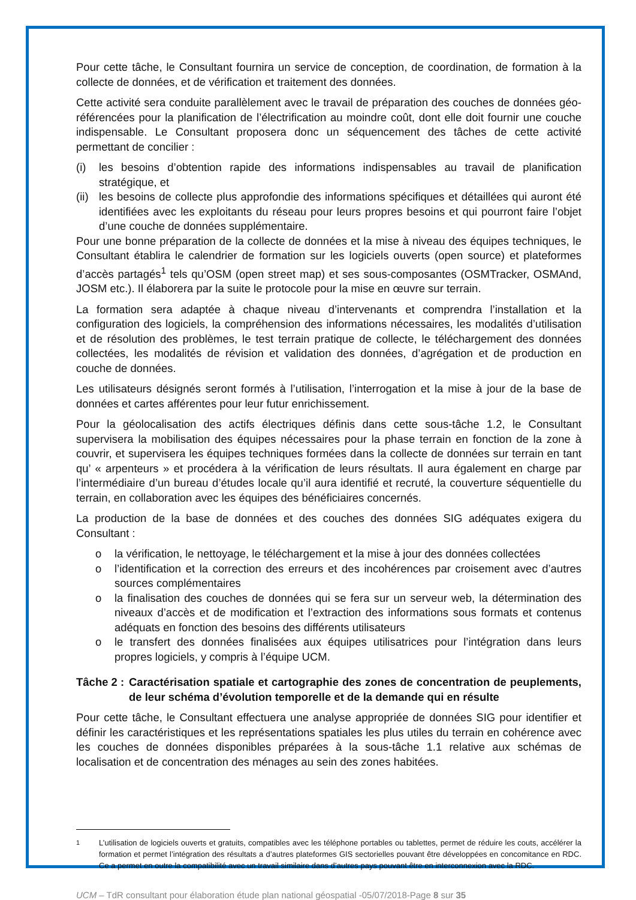Pour cette tâche, le Consultant fournira un service de conception, de coordination, de formation à la collecte de données, et de vérification et traitement des données.
Cette activité sera conduite parallèlement avec le travail de préparation des couches de données géo-référencées pour la planification de l’électrification au moindre coût, dont elle doit fournir une couche indispensable. Le Consultant proposera donc un séquencement des tâches de cette activité permettant de concilier :
(i) les besoins d’obtention rapide des informations indispensables au travail de planification stratégique, et
(ii) les besoins de collecte plus approfondie des informations spécifiques et détaillées qui auront été identifiées avec les exploitants du réseau pour leurs propres besoins et qui pourront faire l’objet d’une couche de données supplémentaire.
Pour une bonne préparation de la collecte de données et la mise à niveau des équipes techniques, le Consultant établira le calendrier de formation sur les logiciels ouverts (open source) et plateformes d’accès partagés<sup>1</sup> tels qu’OSM (open street map) et ses sous-composantes (OSMTracker, OSMAnd, JOSM etc.). Il élaborera par la suite le protocole pour la mise en œuvre sur terrain.
La formation sera adaptée à chaque niveau d’intervenants et comprendra l’installation et la configuration des logiciels, la compréhension des informations nécessaires, les modalités d’utilisation et de résolution des problèmes, le test terrain pratique de collecte, le téléchargement des données collectées, les modalités de révision et validation des données, d’agrégation et de production en couche de données.
Les utilisateurs désignés seront formés à l’utilisation, l’interrogation et la mise à jour de la base de données et cartes afférentes pour leur futur enrichissement.
Pour la géolocalisation des actifs électriques définis dans cette sous-tâche 1.2, le Consultant supervisera la mobilisation des équipes nécessaires pour la phase terrain en fonction de la zone à couvrir, et supervisera les équipes techniques formées dans la collecte de données sur terrain en tant qu’ « arpenteurs » et procédera à la vérification de leurs résultats. Il aura également en charge par l’intermédiaire d’un bureau d’études locale qu’il aura identifié et recruté, la couverture séquentielle du terrain, en collaboration avec les équipes des bénéficiaires concernés.
La production de la base de données et des couches des données SIG adéquates exigera du Consultant :
o la vérification, le nettoyage, le téléchargement et la mise à jour des données collectées
o l’identification et la correction des erreurs et des incohérences par croisement avec d’autres sources complémentaires
o la finalisation des couches de données qui se fera sur un serveur web, la détermination des niveaux d’accès et de modification et l’extraction des informations sous formats et contenus adéquats en fonction des besoins des différents utilisateurs
o le transfert des données finalisées aux équipes utilisatrices pour l’intégration dans leurs propres logiciels, y compris à l’équipe UCM.
Tâche 2 : Caractérisation spatiale et cartographie des zones de concentration de peuplements, de leur schéma d’évolution temporelle et de la demande qui en résulte
Pour cette tâche, le Consultant effectuera une analyse appropriée de données SIG pour identifier et définir les caractéristiques et les représentations spatiales les plus utiles du terrain en cohérence avec les couches de données disponibles préparées à la sous-tâche 1.1 relative aux schémas de localisation et de concentration des ménages au sein des zones habitées.
<sup>1</sup> L’utilisation de logiciels ouverts et gratuits, compatibles avec les téléphone portables ou tablettes, permet de réduire les couts, accélérer la formation et permet l’intégration des résultats a d’autres plateformes GIS sectorielles pouvant être développées en concomitance en RDC. Ce a permet en outre la compatibilité avec un travail similaire dans d’autres pays pouvant être en interconnexion avec la RDC.
UCM – TdR consultant pour élaboration étude plan national géospatial -05/07/2018-Page 8 sur 35